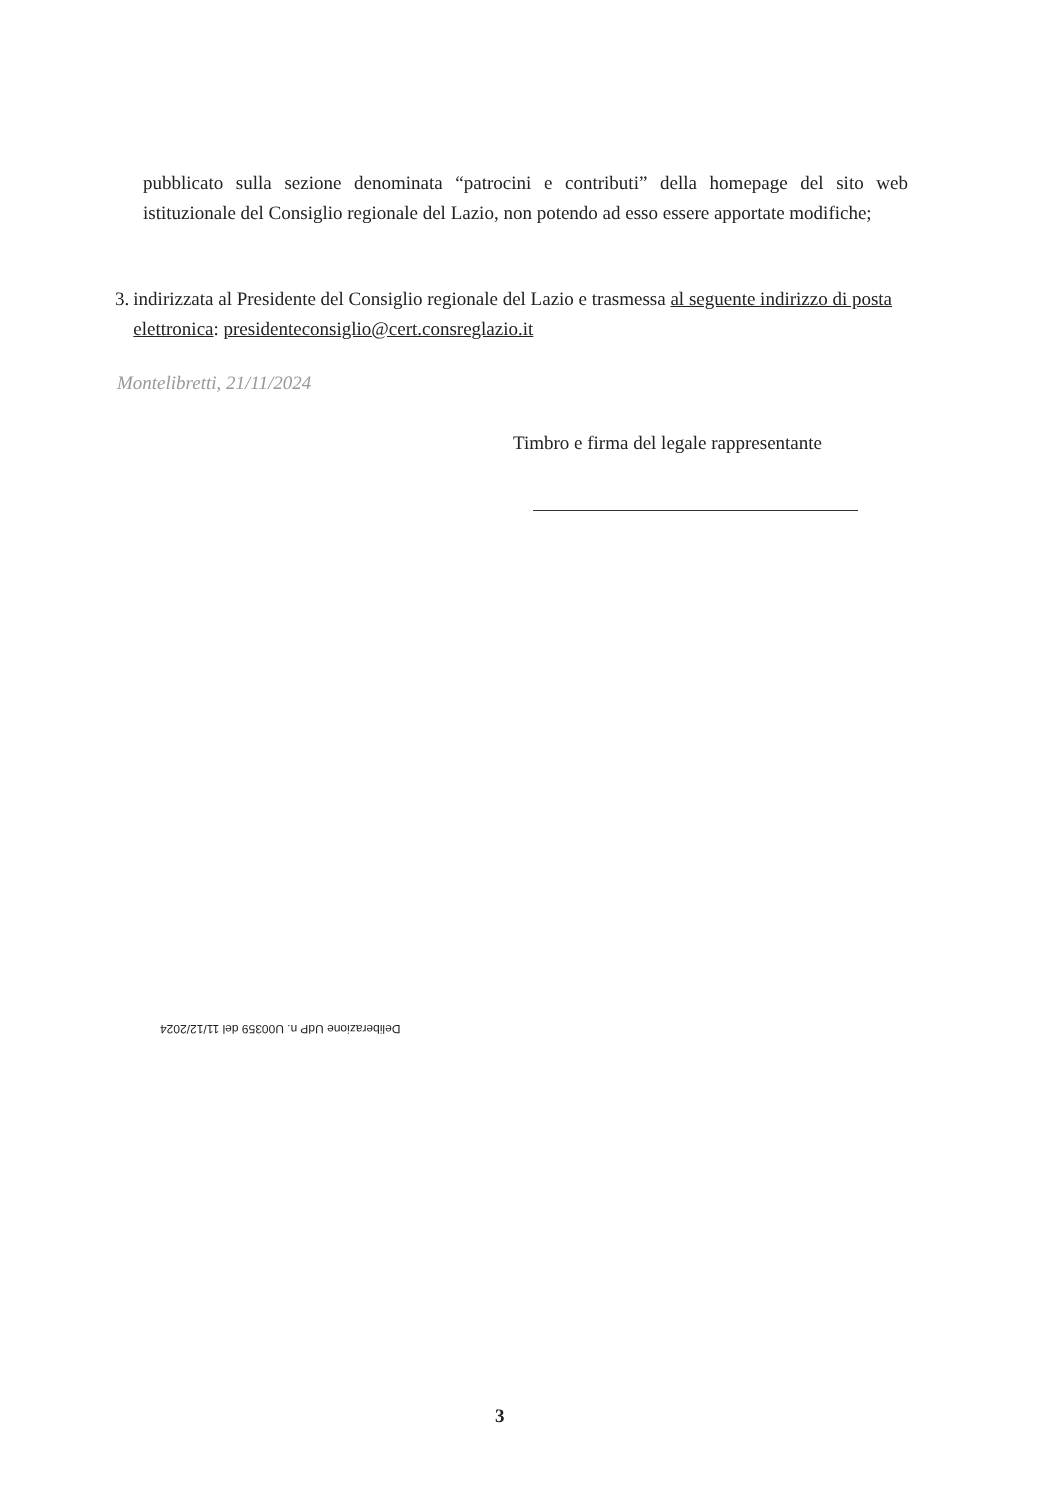pubblicato sulla sezione denominata “patrocini e contributi” della homepage del sito web istituzionale del Consiglio regionale del Lazio, non potendo ad esso essere apportate modifiche;
3. indirizzata al Presidente del Consiglio regionale del Lazio e trasmessa al seguente indirizzo di posta elettronica: presidenteconsiglio@cert.consreglazio.it
Montelibretti, 21/11/2024
Timbro e firma del legale rappresentante
Deliberazione UdP n. U00359 del 11/12/2024
3